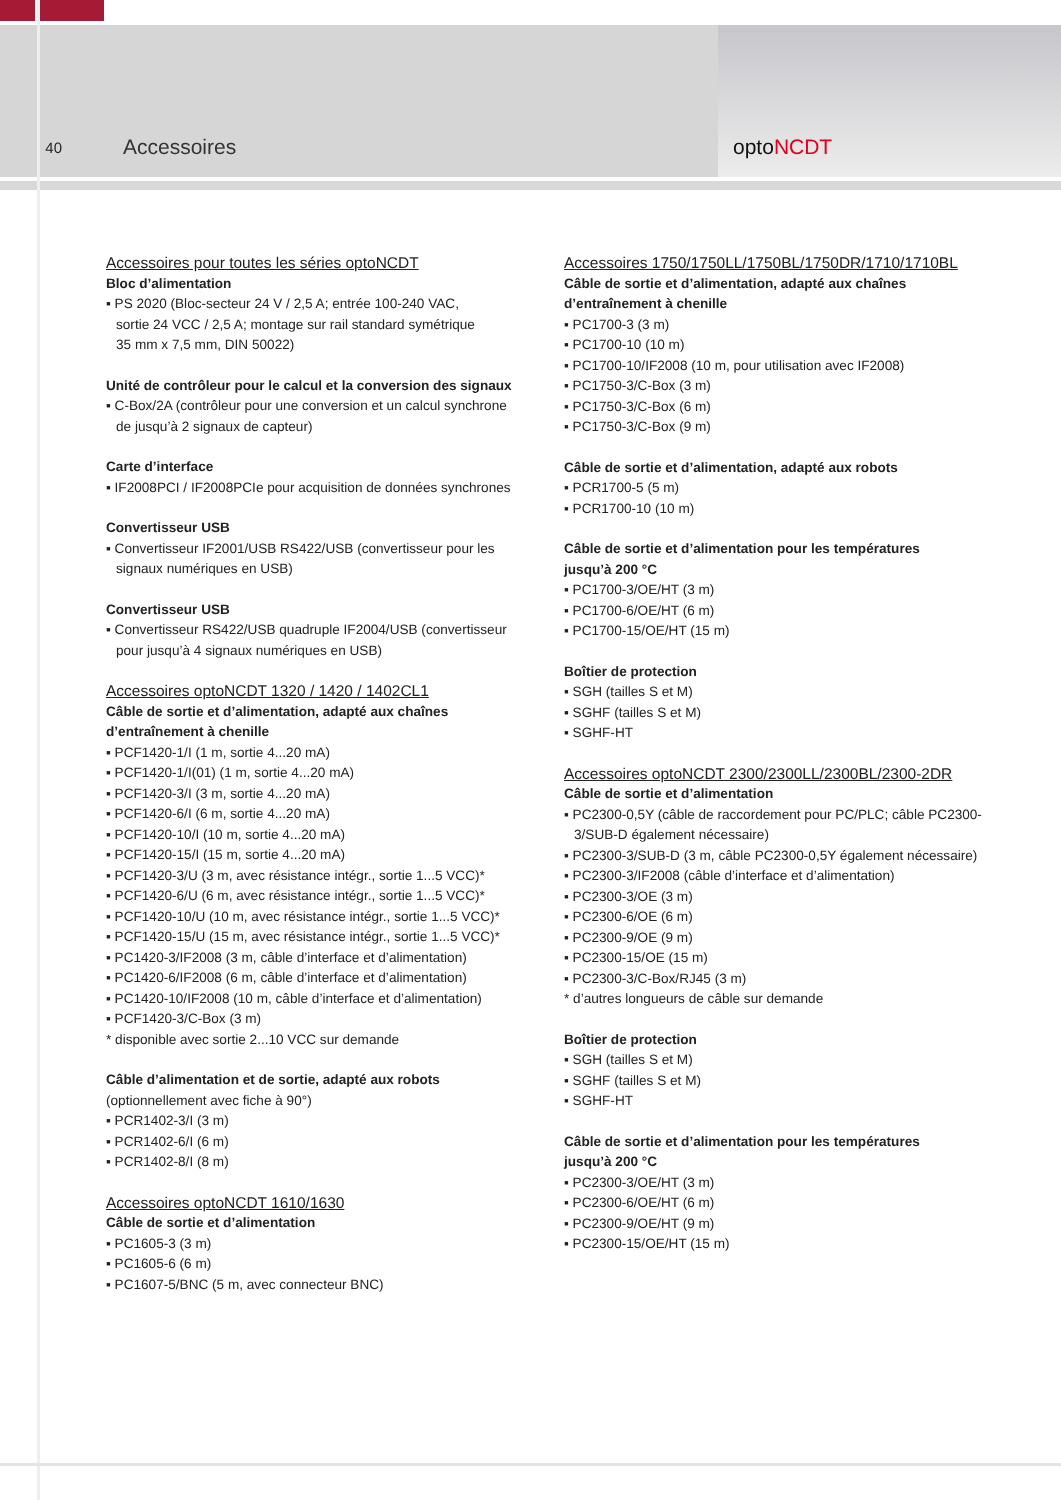40
Accessoires optoNCDT
Accessoires pour toutes les séries optoNCDT
Bloc d’alimentation
▪ PS 2020 (Bloc-secteur 24 V / 2,5 A; entrée 100-240 VAC,
sortie 24 VCC / 2,5 A; montage sur rail standard symétrique
35 mm x 7,5 mm, DIN 50022)
Unité de contrôleur pour le calcul et la conversion des signaux
▪ C-Box/2A (contrôleur pour une conversion et un calcul synchrone
de jusqu’à 2 signaux de capteur)
Carte d’interface
▪ IF2008PCI / IF2008PCIe pour acquisition de données synchrones
Convertisseur USB
▪ Convertisseur IF2001/USB RS422/USB (convertisseur pour les
signaux numériques en USB)
Convertisseur USB
▪ Convertisseur RS422/USB quadruple IF2004/USB (convertisseur
pour jusqu’à 4 signaux numériques en USB)
Accessoires optoNCDT 1320 / 1420 / 1402CL1
Câble de sortie et d’alimentation, adapté aux chaînes
d’entraînement à chenille
▪ PCF1420-1/I (1 m, sortie 4...20 mA)
▪ PCF1420-1/I(01) (1 m, sortie 4...20 mA)
▪ PCF1420-3/I (3 m, sortie 4...20 mA)
▪ PCF1420-6/I (6 m, sortie 4...20 mA)
▪ PCF1420-10/I (10 m, sortie 4...20 mA)
▪ PCF1420-15/I (15 m, sortie 4...20 mA)
▪ PCF1420-3/U (3 m, avec résistance intégr., sortie 1...5 VCC)*
▪ PCF1420-6/U (6 m, avec résistance intégr., sortie 1...5 VCC)*
▪ PCF1420-10/U (10 m, avec résistance intégr., sortie 1...5 VCC)*
▪ PCF1420-15/U (15 m, avec résistance intégr., sortie 1...5 VCC)*
▪ PC1420-3/IF2008 (3 m, câble d’interface et d’alimentation)
▪ PC1420-6/IF2008 (6 m, câble d’interface et d’alimentation)
▪ PC1420-10/IF2008 (10 m, câble d’interface et d’alimentation)
▪ PCF1420-3/C-Box (3 m)
* disponible avec sortie 2...10 VCC sur demande
Câble d’alimentation et de sortie, adapté aux robots
(optionnellement avec fiche à 90°)
▪ PCR1402-3/I (3 m)
▪ PCR1402-6/I (6 m)
▪ PCR1402-8/I (8 m)
Accessoires optoNCDT 1610/1630
Câble de sortie et d’alimentation
▪ PC1605-3 (3 m)
▪ PC1605-6 (6 m)
▪ PC1607-5/BNC (5 m, avec connecteur BNC)
Accessoires 1750/1750LL/1750BL/1750DR/1710/1710BL
Câble de sortie et d’alimentation, adapté aux chaînes
d’entraînement à chenille
▪ PC1700-3 (3 m)
▪ PC1700-10 (10 m)
▪ PC1700-10/IF2008 (10 m, pour utilisation avec IF2008)
▪ PC1750-3/C-Box (3 m)
▪ PC1750-3/C-Box (6 m)
▪ PC1750-3/C-Box (9 m)
Câble de sortie et d’alimentation, adapté aux robots
▪ PCR1700-5 (5 m)
▪ PCR1700-10 (10 m)
Câble de sortie et d’alimentation pour les températures
jusqu’à 200 °C
▪ PC1700-3/OE/HT (3 m)
▪ PC1700-6/OE/HT (6 m)
▪ PC1700-15/OE/HT (15 m)
Boîtier de protection
▪ SGH (tailles S et M)
▪ SGHF (tailles S et M)
▪ SGHF-HT
Accessoires optoNCDT 2300/2300LL/2300BL/2300-2DR
Câble de sortie et d’alimentation
▪ PC2300-0,5Y (câble de raccordement pour PC/PLC; câble PC2300-
3/SUB-D également nécessaire)
▪ PC2300-3/SUB-D (3 m, câble PC2300-0,5Y également nécessaire)
▪ PC2300-3/IF2008 (câble d’interface et d’alimentation)
▪ PC2300-3/OE (3 m)
▪ PC2300-6/OE (6 m)
▪ PC2300-9/OE (9 m)
▪ PC2300-15/OE (15 m)
▪ PC2300-3/C-Box/RJ45 (3 m)
* d’autres longueurs de câble sur demande
Boîtier de protection
▪ SGH (tailles S et M)
▪ SGHF (tailles S et M)
▪ SGHF-HT
Câble de sortie et d’alimentation pour les températures
jusqu’à 200 °C
▪ PC2300-3/OE/HT (3 m)
▪ PC2300-6/OE/HT (6 m)
▪ PC2300-9/OE/HT (9 m)
▪ PC2300-15/OE/HT (15 m)